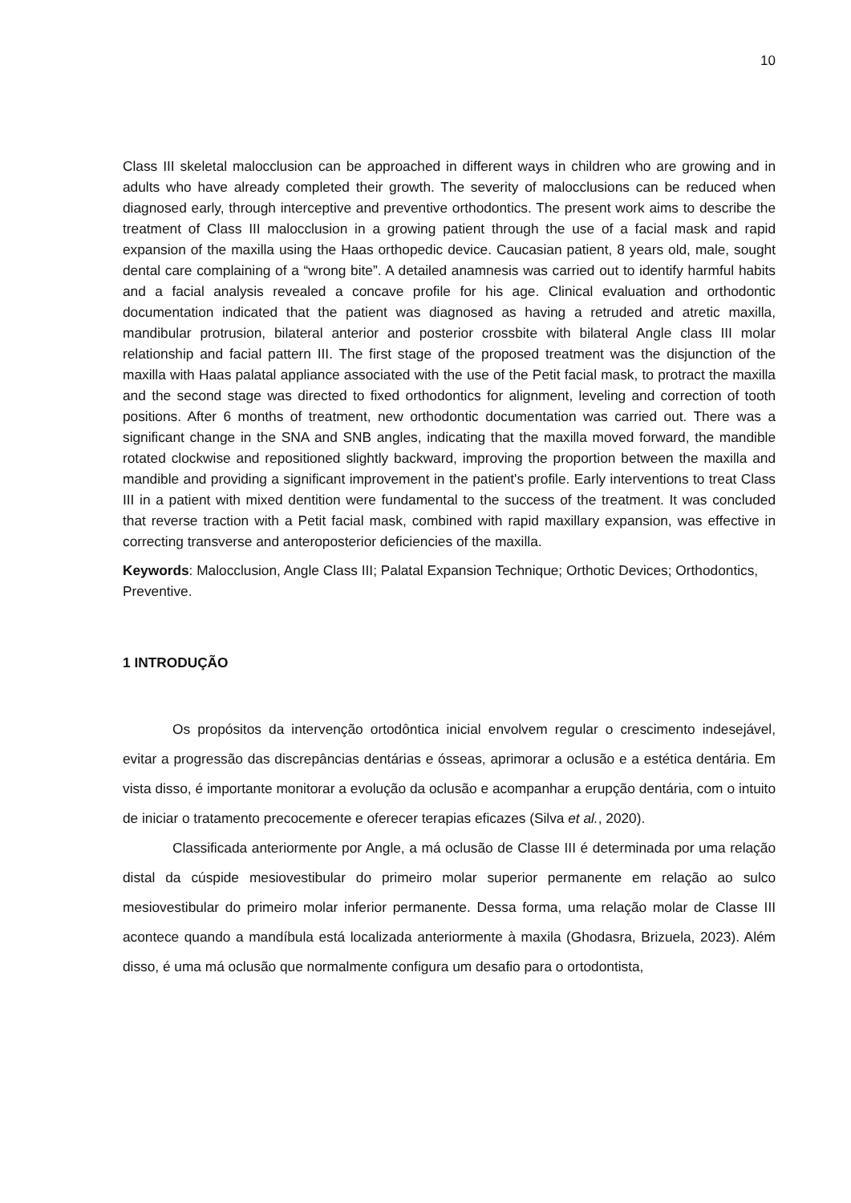10
Class III skeletal malocclusion can be approached in different ways in children who are growing and in adults who have already completed their growth. The severity of malocclusions can be reduced when diagnosed early, through interceptive and preventive orthodontics. The present work aims to describe the treatment of Class III malocclusion in a growing patient through the use of a facial mask and rapid expansion of the maxilla using the Haas orthopedic device. Caucasian patient, 8 years old, male, sought dental care complaining of a “wrong bite”. A detailed anamnesis was carried out to identify harmful habits and a facial analysis revealed a concave profile for his age. Clinical evaluation and orthodontic documentation indicated that the patient was diagnosed as having a retruded and atretic maxilla, mandibular protrusion, bilateral anterior and posterior crossbite with bilateral Angle class III molar relationship and facial pattern III. The first stage of the proposed treatment was the disjunction of the maxilla with Haas palatal appliance associated with the use of the Petit facial mask, to protract the maxilla and the second stage was directed to fixed orthodontics for alignment, leveling and correction of tooth positions. After 6 months of treatment, new orthodontic documentation was carried out. There was a significant change in the SNA and SNB angles, indicating that the maxilla moved forward, the mandible rotated clockwise and repositioned slightly backward, improving the proportion between the maxilla and mandible and providing a significant improvement in the patient's profile. Early interventions to treat Class III in a patient with mixed dentition were fundamental to the success of the treatment. It was concluded that reverse traction with a Petit facial mask, combined with rapid maxillary expansion, was effective in correcting transverse and anteroposterior deficiencies of the maxilla.
Keywords: Malocclusion, Angle Class III; Palatal Expansion Technique; Orthotic Devices; Orthodontics, Preventive.
1 INTRODUÇÃO
Os propósitos da intervenção ortodôntica inicial envolvem regular o crescimento indesejável, evitar a progressão das discrepâncias dentárias e ósseas, aprimorar a oclusão e a estética dentária. Em vista disso, é importante monitorar a evolução da oclusão e acompanhar a erupção dentária, com o intuito de iniciar o tratamento precocemente e oferecer terapias eficazes (Silva et al., 2020).
Classificada anteriormente por Angle, a má oclusão de Classe III é determinada por uma relação distal da cúspide mesiovestibular do primeiro molar superior permanente em relação ao sulco mesiovestibular do primeiro molar inferior permanente. Dessa forma, uma relação molar de Classe III acontece quando a mandíbula está localizada anteriormente à maxila (Ghodasra, Brizuela, 2023). Além disso, é uma má oclusão que normalmente configura um desafio para o ortodontista,